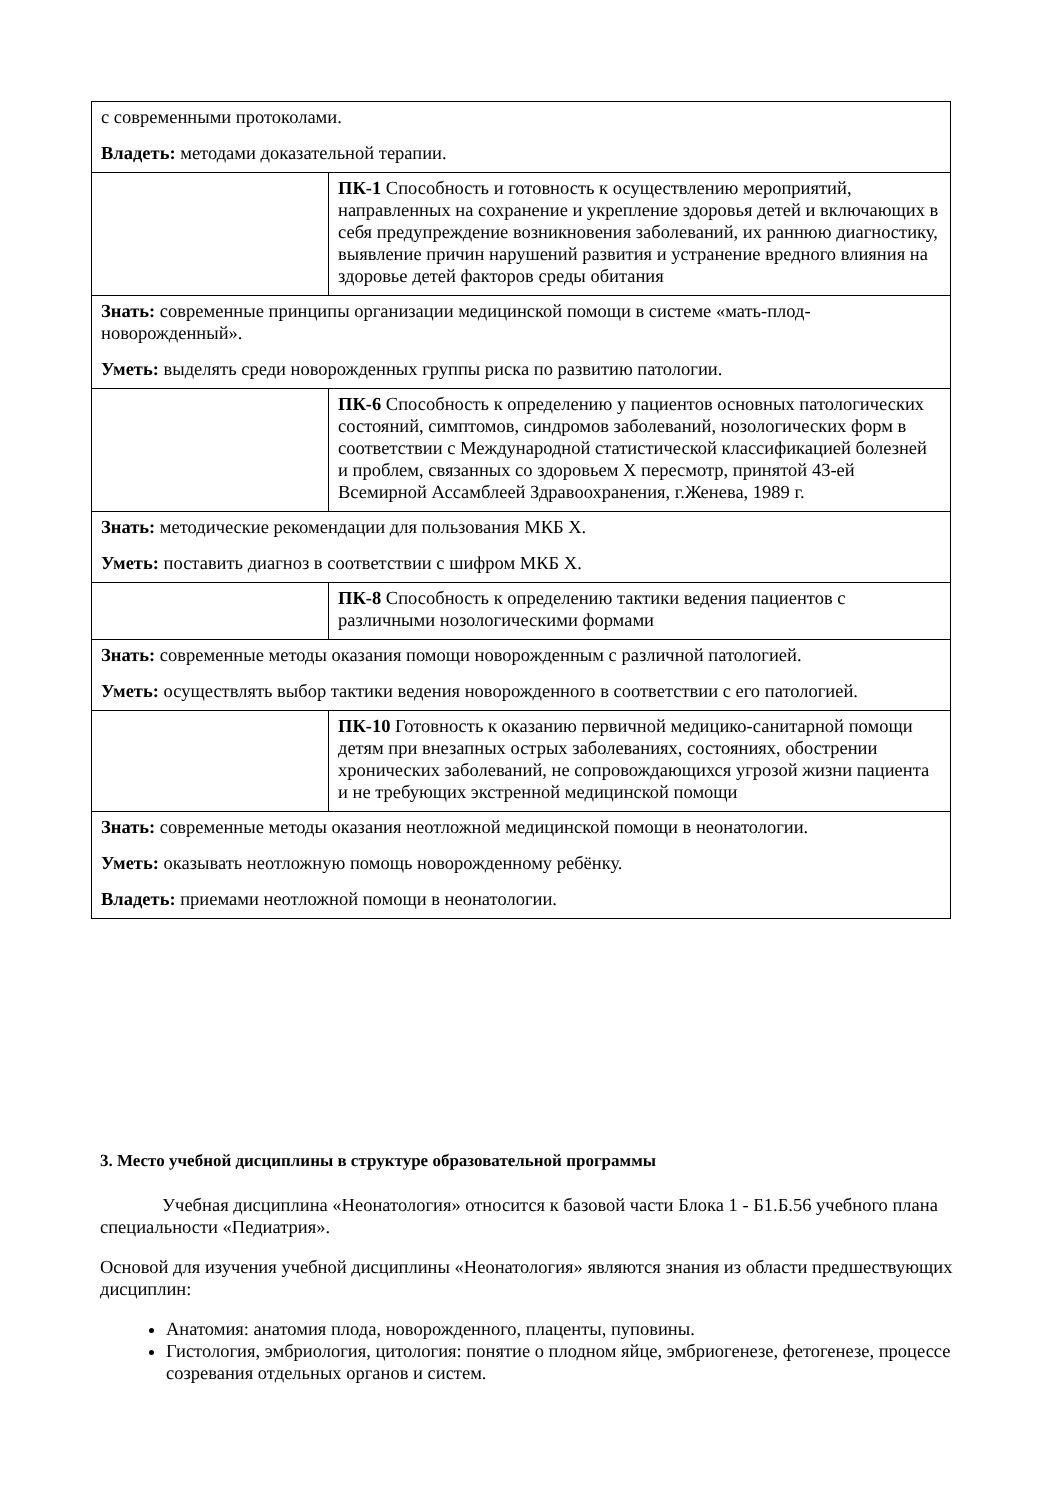| с современными протоколами. Владеть: методами доказательной терапии. | |
| | ПК-1 Способность и готовность к осуществлению мероприятий, направленных на сохранение и укрепление здоровья детей и включающих в себя предупреждение возникновения заболеваний, их раннюю диагностику, выявление причин нарушений развития и устранение вредного влияния на здоровье детей факторов среды обитания |
| Знать: современные принципы организации медицинской помощи в системе «мать-плод-новорожденный». Уметь: выделять среди новорожденных группы риска по развитию патологии. | |
| | ПК-6 Способность к определению у пациентов основных патологических состояний, симптомов, синдромов заболеваний, нозологических форм в соответствии с Международной статистической классификацией болезней и проблем, связанных со здоровьем X пересмотр, принятой 43-ей Всемирной Ассамблеей Здравоохранения, г.Женева, 1989 г. |
| Знать: методические рекомендации для пользования МКБ X. Уметь: поставить диагноз в соответствии с шифром МКБ X. | |
| | ПК-8 Способность к определению тактики ведения пациентов с различными нозологическими формами |
| Знать: современные методы оказания помощи новорожденным с различной патологией. Уметь: осуществлять выбор тактики ведения новорожденного в соответствии с его патологией. | |
| | ПК-10 Готовность к оказанию первичной медицико-санитарной помощи детям при внезапных острых заболеваниях, состояниях, обострении хронических заболеваний, не сопровождающихся угрозой жизни пациента и не требующих экстренной медицинской помощи |
| Знать: современные методы оказания неотложной медицинской помощи в неонатологии. Уметь: оказывать неотложную помощь новорожденному ребёнку. Владеть: приемами неотложной помощи в неонатологии. | |
3. Место учебной дисциплины в структуре образовательной программы
Учебная дисциплина «Неонатология» относится к базовой части Блока 1 - Б1.Б.56 учебного плана специальности «Педиатрия».
Основой для изучения учебной дисциплины «Неонатология» являются знания из области предшествующих дисциплин:
Анатомия: анатомия плода, новорожденного, плаценты, пуповины.
Гистология, эмбриология, цитология: понятие о плодном яйце, эмбриогенезе, фетогенезе, процессе созревания отдельных органов и систем.